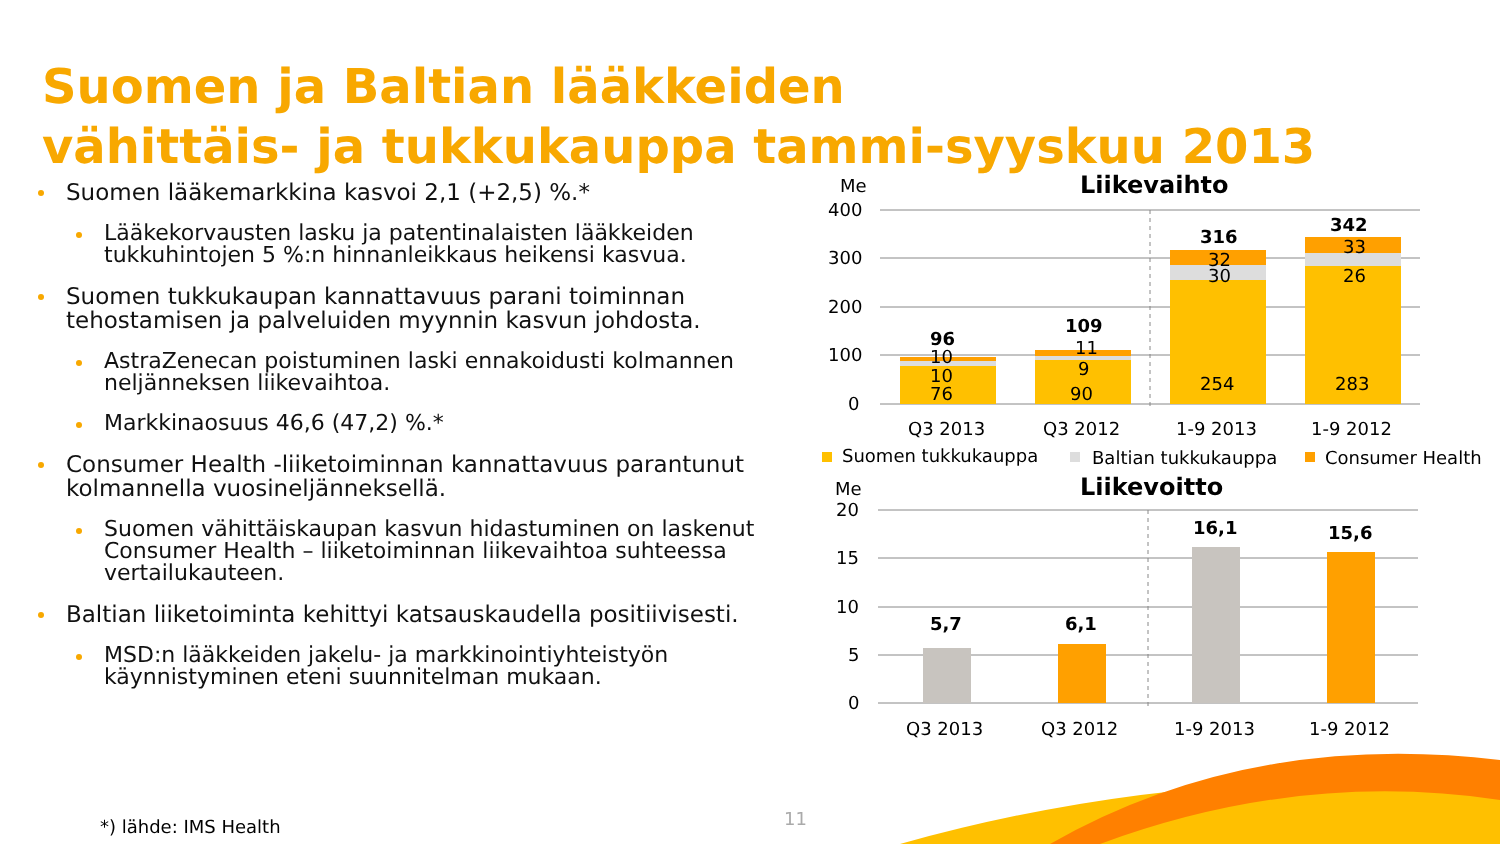Suomen ja Baltian lääkkeiden
vähittäis- ja tukkukauppa tammi-syyskuu 2013
Suomen lääkemarkkina kasvoi 2,1 (+2,5) %.*
Lääkekorvausten lasku ja patentinalaisten lääkkeiden tukkuhintojen 5 %:n hinnanleikkaus heikensi kasvua.
Suomen tukkukaupan kannattavuus parani toiminnan tehostamisen ja palveluiden myynnin kasvun johdosta.
AstraZenecan poistuminen laski ennakoidusti kolmannen neljänneksen liikevaihtoa.
Markkinaosuus 46,6 (47,2) %.*
Consumer Health -liiketoiminnan kannattavuus parantunut kolmannella vuosineljänneksellä.
Suomen vähittäiskaupan kasvun hidastuminen on laskenut Consumer Health – liiketoiminnan liikevaihtoa suhteessa vertailukauteen.
Baltian liiketoiminta kehittyi katsauskaudella positiivisesti.
MSD:n lääkkeiden jakelu- ja markkinointiyhteistyön käynnistyminen eteni suunnitelman mukaan.
*) lähde: IMS Health 11
Me
Liikevaihto
400
300
200
100
0
96
109
316
342
10
10
76
11
9
90
32
30
254
33
26
283
Q3 2013
Q3 2012
1-9 2013
1-9 2012
Suomen tukkukauppa
Baltian tukkukauppa
Consumer Health
Me
Liikevoitto
20
15
10
5
0
5,7
6,1
16,1
15,6
Q3 2013
Q3 2012
1-9 2013
1-9 2012